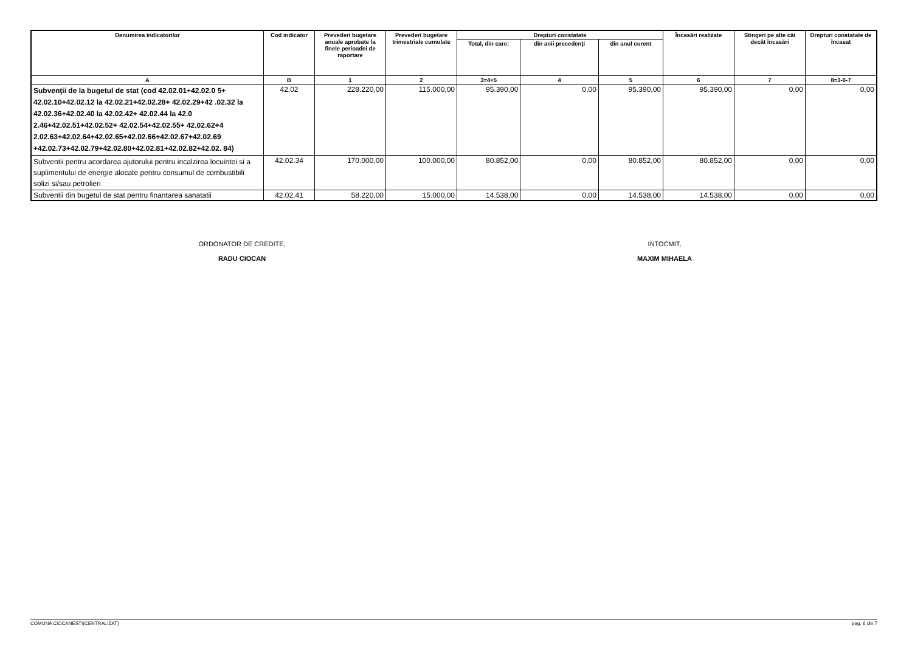| Denumirea indicatorilor | Cod indicator | Prevederi bugetare anuale aprobate la finele perioadei de raportare | Prevederi bugetare trimestriale cumulate | Drepturi constatate | | | Încasări realizate | Stingeri pe alte căi decât încasări | Drepturi constatate de încasat |
| --- | --- | --- | --- | --- | --- | --- | --- | --- | --- |
| | | | | Total, din care: | din anii precedenţi | din anul curent | | | |
| A | B | 1 | 2 | 3=4+5 | 4 | 5 | 6 | 7 | 8=3-6-7 |
| Subvenţii de la bugetul de stat (cod 42.02.01+42.02.0 5+ 42.02.10+42.02.12 la 42.02.21+42.02.28+ 42.02.29+42 .02.32 la 42.02.36+42.02.40 la 42.02.42+ 42.02.44 la 42.0 2.46+42.02.51+42.02.52+ 42.02.54+42.02.55+ 42.02.62+4 2.02.63+42.02.64+42.02.65+42.02.66+42.02.67+42.02.69 +42.02.73+42.02.79+42.02.80+42.02.81+42.02.82+42.02. 84) | 42.02 | 228.220,00 | 115.000,00 | 95.390,00 | 0,00 | 95.390,00 | 95.390,00 | 0,00 | 0,00 |
| Subventii pentru acordarea ajutorului pentru incalzirea locuintei si a suplimentului de energie alocate pentru consumul de combustibili solizi si/sau petrolieri | 42.02.34 | 170.000,00 | 100.000,00 | 80.852,00 | 0,00 | 80.852,00 | 80.852,00 | 0,00 | 0,00 |
| Subventii din bugetul de stat pentru finantarea sanatatii | 42.02.41 | 58.220,00 | 15.000,00 | 14.538,00 | 0,00 | 14.538,00 | 14.538,00 | 0,00 | 0,00 |
ORDONATOR DE CREDITE,
RADU CIOCAN
INTOCMIT,
MAXIM MIHAELA
COMUNA CIOCANESTI(CENTRALIZAT) pag. 6 din 7